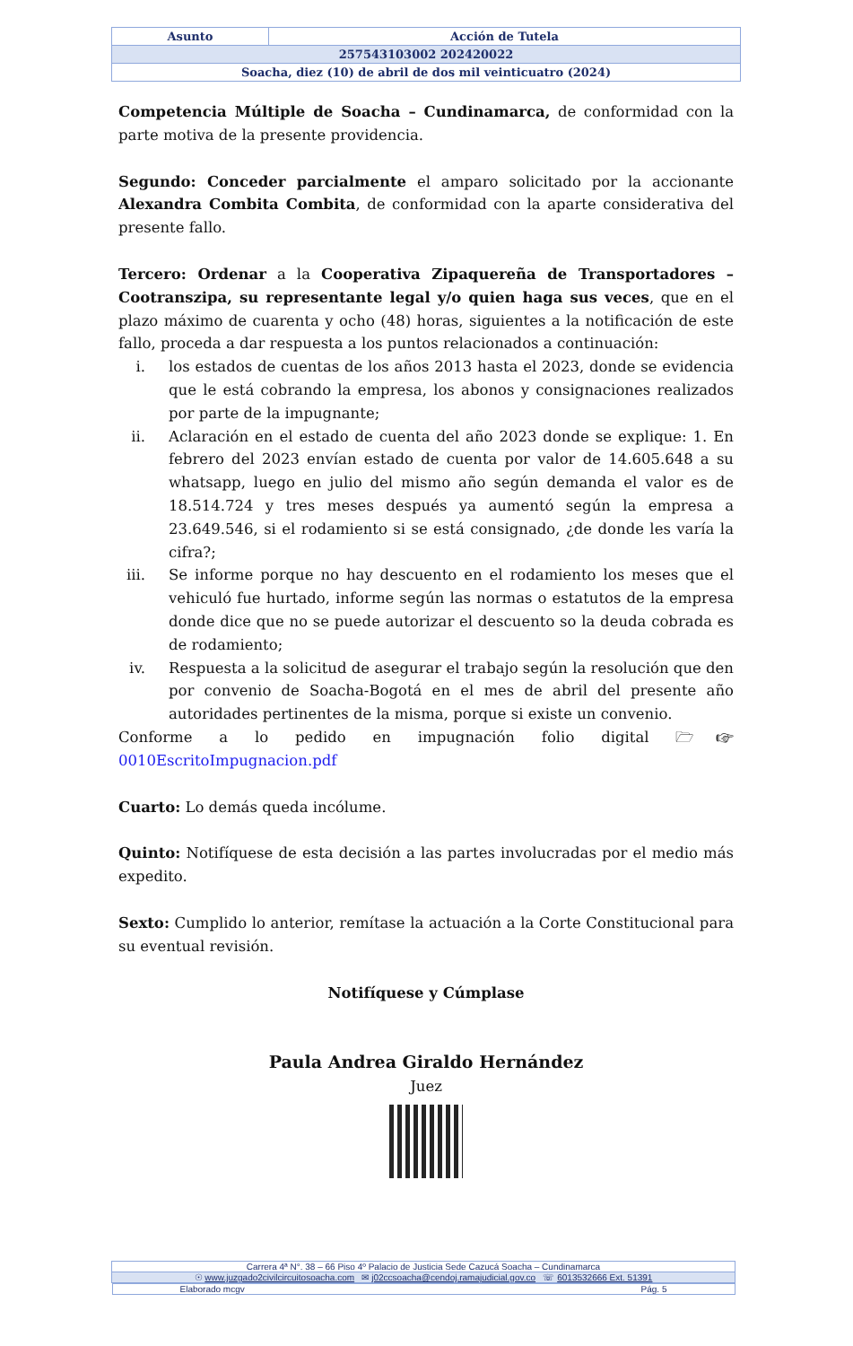| Asunto | Acción de Tutela |
| 257543103002 202420022 | |
| Soacha, diez (10) de abril de dos mil veinticuatro (2024) | |
Competencia Múltiple de Soacha – Cundinamarca, de conformidad con la parte motiva de la presente providencia.
Segundo: Conceder parcialmente el amparo solicitado por la accionante Alexandra Combita Combita, de conformidad con la aparte considerativa del presente fallo.
Tercero: Ordenar a la Cooperativa Zipaquereña de Transportadores – Cootranszipa, su representante legal y/o quien haga sus veces, que en el plazo máximo de cuarenta y ocho (48) horas, siguientes a la notificación de este fallo, proceda a dar respuesta a los puntos relacionados a continuación:
i. los estados de cuentas de los años 2013 hasta el 2023, donde se evidencia que le está cobrando la empresa, los abonos y consignaciones realizados por parte de la impugnante;
ii. Aclaración en el estado de cuenta del año 2023 donde se explique: 1. En febrero del 2023 envían estado de cuenta por valor de 14.605.648 a su whatsapp, luego en julio del mismo año según demanda el valor es de 18.514.724 y tres meses después ya aumentó según la empresa a 23.649.546, si el rodamiento si se está consignado, ¿de donde les varía la cifra?;
iii. Se informe porque no hay descuento en el rodamiento los meses que el vehiculó fue hurtado, informe según las normas o estatutos de la empresa donde dice que no se puede autorizar el descuento so la deuda cobrada es de rodamiento;
iv. Respuesta a la solicitud de asegurar el trabajo según la resolución que den por convenio de Soacha-Bogotá en el mes de abril del presente año autoridades pertinentes de la misma, porque si existe un convenio.
Conforme a lo pedido en impugnación folio digital 🗁☞0010EscritoImpugnacion.pdf
Cuarto: Lo demás queda incólume.
Quinto: Notifíquese de esta decisión a las partes involucradas por el medio más expedito.
Sexto: Cumplido lo anterior, remítase la actuación a la Corte Constitucional para su eventual revisión.
Notifíquese y Cúmplase
Paula Andrea Giraldo Hernández
Juez
| Carrera 4ª N°. 38 – 66 Piso 4º Palacio de Justicia Sede Cazucá Soacha – Cundinamarca |
| ☉ www.juzgado2civilcircuitosoacha.com ✉ j02ccsoacha@cendoj.ramajudicial.gov.co ☏ 6013532666 Ext. 51391 |
| Elaborado mcgv Pág. 5 |